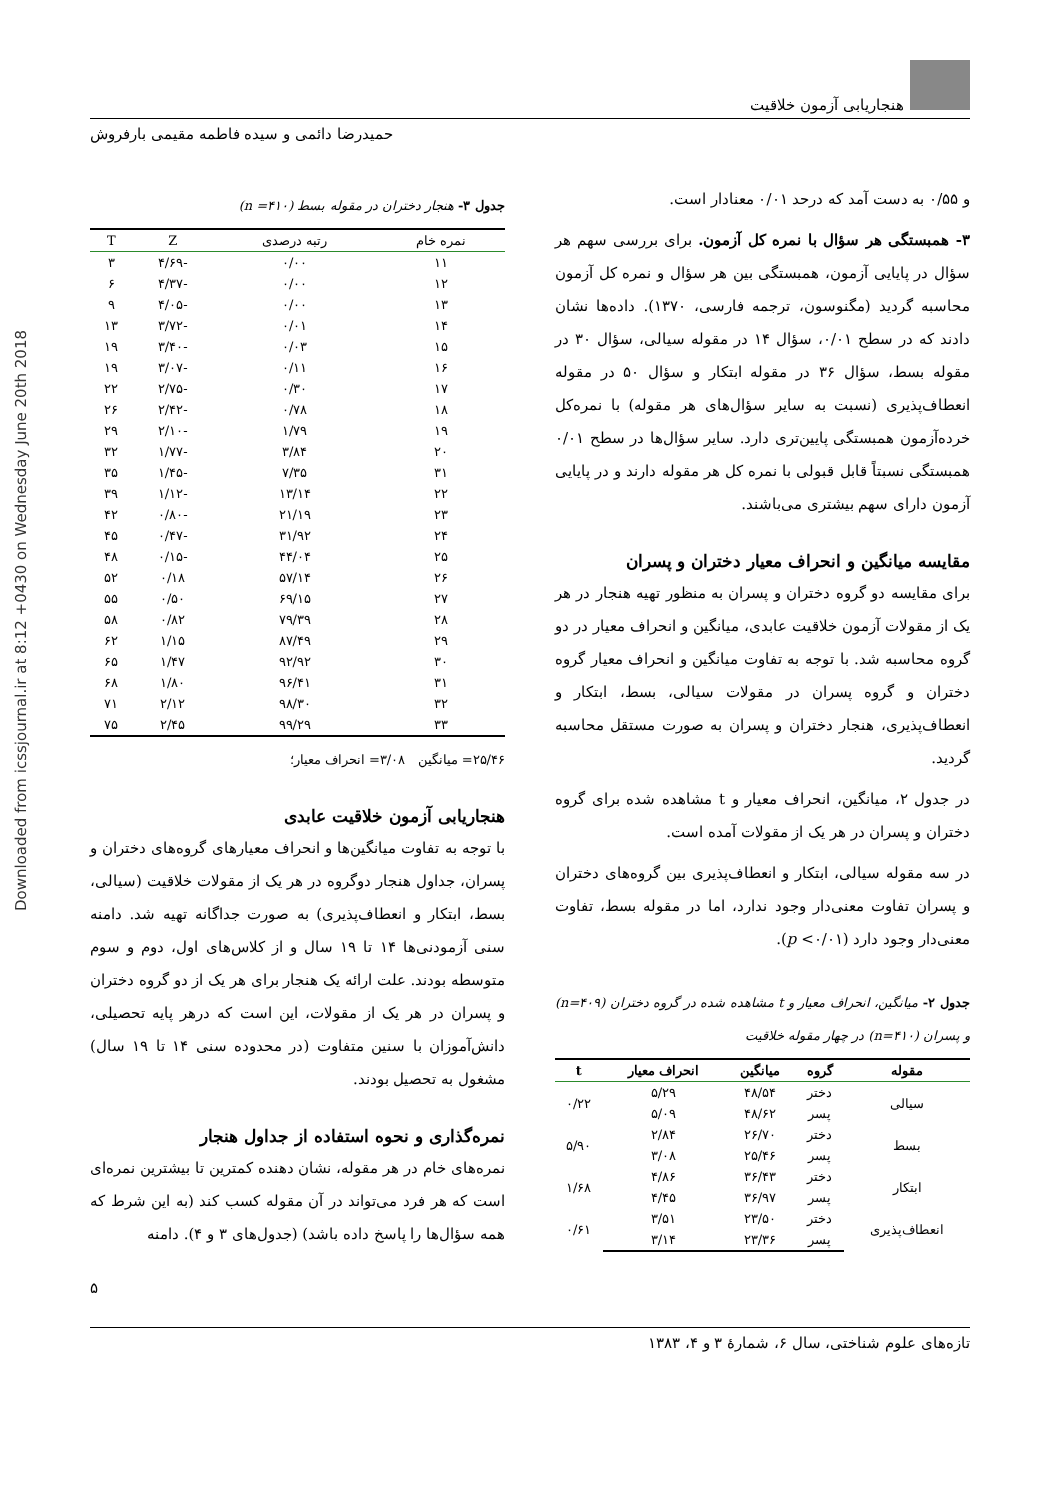Downloaded from icssjournal.ir at 8:12 +0430 on Wednesday June 20th 2018
هنجاریابی آزمون خلاقیت
حمیدرضا دائمی و سیده فاطمه مقیمی بارفروش
و ۰/۵۵ به دست آمد که درحد ۰/۰۱ معنادار است.
۳- همبستگی هر سؤال با نمره کل آزمون. برای بررسی سهم هر سؤال در پایایی آزمون، همبستگی بین هر سؤال و نمره کل آزمون محاسبه گردید (مگنوسون، ترجمه فارسی، ۱۳۷۰). داده‌ها نشان دادند که در سطح ۰/۰۱، سؤال ۱۴ در مقوله سیالی، سؤال ۳۰ در مقوله بسط، سؤال ۳۶ در مقوله ابتکار و سؤال ۵۰ در مقوله انعطاف‌پذیری (نسبت به سایر سؤال‌های هر مقوله) با نمره‌کل خرده‌آزمون همبستگی پایین‌تری دارد. سایر سؤال‌ها در سطح ۰/۰۱ همبستگی نسبتاً قابل قبولی با نمره کل هر مقوله دارند و در پایایی آزمون دارای سهم بیشتری می‌باشند.
مقایسه میانگین و انحراف معیار دختران و پسران
برای مقایسه دو گروه دختران و پسران به منظور تهیه هنجار در هر یک از مقولات آزمون خلاقیت عابدی، میانگین و انحراف معیار در دو گروه محاسبه شد. با توجه به تفاوت میانگین و انحراف معیار گروه دختران و گروه پسران در مقولات سیالی، بسط، ابتکار و انعطاف‌پذیری، هنجار دختران و پسران به صورت مستقل محاسبه گردید.
در جدول ۲، میانگین، انحراف معیار و t مشاهده شده برای گروه دختران و پسران در هر یک از مقولات آمده است.
در سه مقوله سیالی، ابتکار و انعطاف‌پذیری بین گروه‌های دختران و پسران تفاوت معنی‌دار وجود ندارد، اما در مقوله بسط، تفاوت معنی‌دار وجود دارد (p <۰/۰۱).
جدول ۲- میانگین، انحراف معیار و t مشاهده شده در گروه دختران (n=۴۰۹) و پسران (n=۴۱۰) در چهار مقوله خلاقیت
| مقوله | گروه | میانگین | انحراف معیار | t |
| --- | --- | --- | --- | --- |
| سیالی | دختر | ۴۸/۵۴ | ۵/۲۹ | ۰/۲۲ |
| | پسر | ۴۸/۶۲ | ۵/۰۹ | |
| بسط | دختر | ۲۶/۷۰ | ۲/۸۴ | ۵/۹۰ |
| | پسر | ۲۵/۴۶ | ۳/۰۸ | |
| ابتکار | دختر | ۳۶/۴۳ | ۴/۸۶ | ۱/۶۸ |
| | پسر | ۳۶/۹۷ | ۴/۴۵ | |
| انعطاف‌پذیری | دختر | ۲۳/۵۰ | ۳/۵۱ | ۰/۶۱ |
| | پسر | ۲۳/۳۶ | ۳/۱۴ | |
جدول ۳- هنجار دختران در مقوله بسط (n =۴۱۰)
| نمره خام | رتبه درصدی | Z | T |
| --- | --- | --- | --- |
| ۱۱ | ۰/۰۰ | -۴/۶۹ | ۳ |
| ۱۲ | ۰/۰۰ | -۴/۳۷ | ۶ |
| ۱۳ | ۰/۰۰ | -۴/۰۵ | ۹ |
| ۱۴ | ۰/۰۱ | -۳/۷۲ | ۱۳ |
| ۱۵ | ۰/۰۳ | -۳/۴۰ | ۱۹ |
| ۱۶ | ۰/۱۱ | -۳/۰۷ | ۱۹ |
| ۱۷ | ۰/۳۰ | -۲/۷۵ | ۲۲ |
| ۱۸ | ۰/۷۸ | -۲/۴۲ | ۲۶ |
| ۱۹ | ۱/۷۹ | -۲/۱۰ | ۲۹ |
| ۲۰ | ۳/۸۴ | -۱/۷۷ | ۳۲ |
| ۳۱ | ۷/۳۵ | -۱/۴۵ | ۳۵ |
| ۲۲ | ۱۳/۱۴ | -۱/۱۲ | ۳۹ |
| ۲۳ | ۲۱/۱۹ | -۰/۸۰ | ۴۲ |
| ۲۴ | ۳۱/۹۲ | -۰/۴۷ | ۴۵ |
| ۲۵ | ۴۴/۰۴ | -۰/۱۵ | ۴۸ |
| ۲۶ | ۵۷/۱۴ | ۰/۱۸ | ۵۲ |
| ۲۷ | ۶۹/۱۵ | ۰/۵۰ | ۵۵ |
| ۲۸ | ۷۹/۳۹ | ۰/۸۲ | ۵۸ |
| ۲۹ | ۸۷/۴۹ | ۱/۱۵ | ۶۲ |
| ۳۰ | ۹۲/۹۲ | ۱/۴۷ | ۶۵ |
| ۳۱ | ۹۶/۴۱ | ۱/۸۰ | ۶۸ |
| ۳۲ | ۹۸/۳۰ | ۲/۱۲ | ۷۱ |
| ۳۳ | ۹۹/۲۹ | ۲/۴۵ | ۷۵ |
۲۵/۴۶= میانگین ۳/۰۸= انحراف معیار؛
هنجاریابی آزمون خلاقیت عابدی
با توجه به تفاوت میانگین‌ها و انحراف معیارهای گروه‌های دختران و پسران، جداول هنجار دوگروه در هر یک از مقولات خلاقیت (سیالی، بسط، ابتکار و انعطاف‌پذیری) به صورت جداگانه تهیه شد. دامنه سنی آزمودنی‌ها ۱۴ تا ۱۹ سال و از کلاس‌های اول، دوم و سوم متوسطه بودند. علت ارائه یک هنجار برای هر یک از دو گروه دختران و پسران در هر یک از مقولات، این است که درهر پایه تحصیلی، دانش‌آموزان با سنین متفاوت (در محدوده سنی ۱۴ تا ۱۹ سال) مشغول به تحصیل بودند.
نمره‌گذاری و نحوه استفاده از جداول هنجار
نمره‌های خام در هر مقوله، نشان دهنده کمترین تا بیشترین نمره‌ای است که هر فرد می‌تواند در آن مقوله کسب کند (به این شرط که همه سؤال‌ها را پاسخ داده باشد) (جدول‌های ۳ و ۴). دامنه
۵
تازه‌های علوم شناختی، سال ۶، شمارهٔ ۳ و ۴، ۱۳۸۳